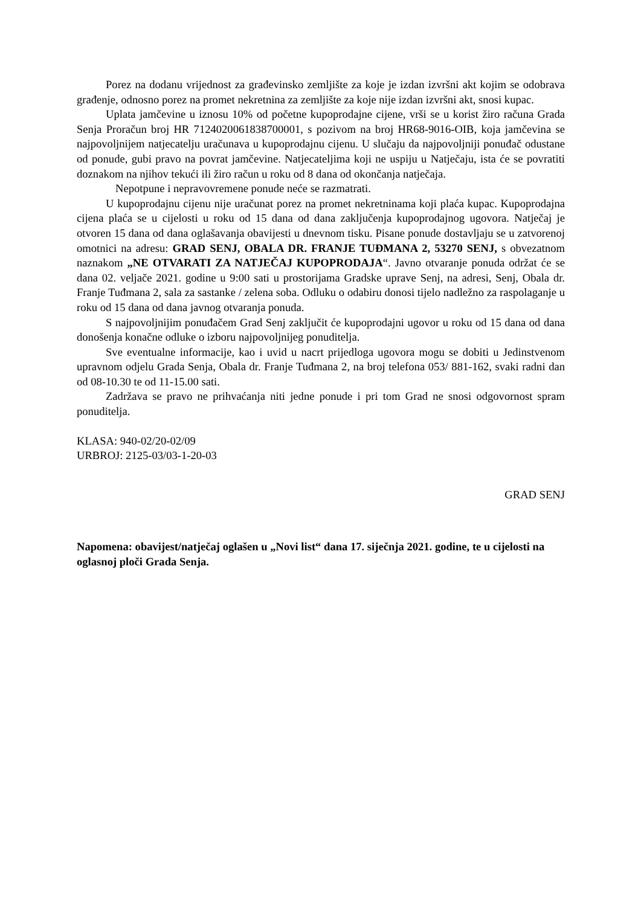Porez na dodanu vrijednost za građevinsko zemljište za koje je izdan izvršni akt kojim se odobrava građenje, odnosno porez na promet nekretnina za zemljište za koje nije izdan izvršni akt, snosi kupac.
Uplata jamčevine u iznosu 10% od početne kupoprodajne cijene, vrši se u korist žiro računa Grada Senja Proračun broj HR 7124020061838700001, s pozivom na broj HR68-9016-OIB, koja jamčevina se najpovoljnijem natjecatelju uračunava u kupoprodajnu cijenu. U slučaju da najpovoljniji ponuđač odustane od ponude, gubi pravo na povrat jamčevine. Natjecateljima koji ne uspiju u Natječaju, ista će se povratiti doznakom na njihov tekući ili žiro račun u roku od 8 dana od okončanja natječaja.
Nepotpune i nepravovremene ponude neće se razmatrati.
U kupoprodajnu cijenu nije uračunat porez na promet nekretninama koji plaća kupac. Kupoprodajna cijena plaća se u cijelosti u roku od 15 dana od dana zaključenja kupoprodajnog ugovora. Natječaj je otvoren 15 dana od dana oglašavanja obavijesti u dnevnom tisku. Pisane ponude dostavljaju se u zatvorenoj omotnici na adresu: GRAD SENJ, OBALA DR. FRANJE TUĐMANA 2, 53270 SENJ, s obvezatnom naznakom „NE OTVARATI ZA NATJEČAJ KUPOPRODAJA“. Javno otvaranje ponuda održat će se dana 02. veljače 2021. godine u 9:00 sati u prostorijama Gradske uprave Senj, na adresi, Senj, Obala dr. Franje Tuđmana 2, sala za sastanke / zelena soba. Odluku o odabiru donosi tijelo nadležno za raspolaganje u roku od 15 dana od dana javnog otvaranja ponuda.
S najpovoljnijim ponuđačem Grad Senj zaključit će kupoprodajni ugovor u roku od 15 dana od dana donošenja konačne odluke o izboru najpovoljnijeg ponuditelja.
Sve eventualne informacije, kao i uvid u nacrt prijedloga ugovora mogu se dobiti u Jedinstvenom upravnom odjelu Grada Senja, Obala dr. Franje Tuđmana 2, na broj telefona 053/ 881-162, svaki radni dan od 08-10.30 te od 11-15.00 sati.
Zadržava se pravo ne prihvaćanja niti jedne ponude i pri tom Grad ne snosi odgovornost spram ponuditelja.
KLASA: 940-02/20-02/09
URBROJ: 2125-03/03-1-20-03
GRAD SENJ
Napomena: obavijest/natječaj oglašen u „Novi list“ dana 17. siječnja 2021. godine, te u cijelosti na oglasnoj ploči Grada Senja.